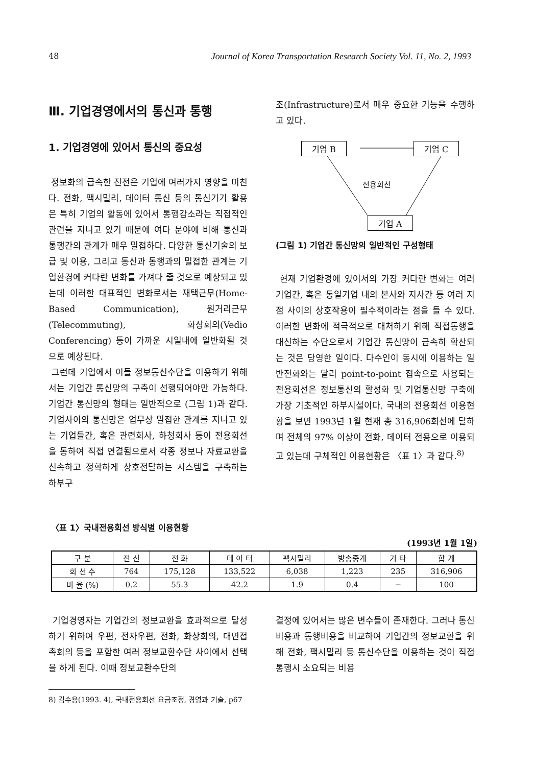48 Journal of Korea Transportation Research Society Vol. 11, No. 2, 1993
Ⅲ. 기업경영에서의 통신과 통행
1. 기업경영에 있어서 통신의 중요성
정보화의 급속한 진전은 기업에 여러가지 영향을 미친다. 전화, 팩시밀리, 데이터 통신 등의 통신기기 활용은 특히 기업의 활동에 있어서 통행감소라는 직접적인 관련을 지니고 있기 때문에 여타 분야에 비해 통신과 통행간의 관계가 매우 밀접하다. 다양한 통신기술의 보급 및 이용, 그리고 통신과 통행과의 밀접한 관계는 기업환경에 커다란 변화를 가져다 줄 것으로 예상되고 있는데 이러한 대표적인 변화로서는 재택근무(Home-Based Communication), 원거리근무(Telecommuting), 화상회의(Vedio Conferencing) 등이 가까운 시일내에 일반화될 것으로 예상된다.
그런데 기업에서 이들 정보통신수단을 이용하기 위해서는 기업간 통신망의 구축이 선행되어야만 가능하다. 기업간 통신망의 형태는 일반적으로 (그림 1)과 같다. 기업사이의 통신망은 업무상 밀접한 관계를 지니고 있는 기업들간, 혹은 관련회사, 하청회사 등이 전용회선을 통하여 직접 연결됨으로서 각종 정보나 자료교환을 신속하고 정확하게 상호전달하는 시스템을 구축하는 하부구
조(Infrastructure)로서 매우 중요한 기능을 수행하고 있다.
기업 B 기업 C
전용회선
기업 A
(그림 1) 기업간 통신망의 일반적인 구성형태
현재 기업환경에 있어서의 가장 커다란 변화는 여러 기업간, 혹은 동일기업 내의 본사와 지사간 등 여러 지점 사이의 상호작용이 필수적이라는 점을 들 수 있다. 이러한 변화에 적극적으로 대처하기 위해 직접통행을 대신하는 수단으로서 기업간 통신망이 급속히 확산되는 것은 당영한 일이다. 다수인이 동시에 이용하는 일반전화와는 달리 point-to-point 접속으로 사용되는 전용회선은 정보통신의 활성화 및 기업통신망 구축에 가장 기초적인 하부시설이다. 국내의 전용회선 이용현황을 보면 1993년 1월 현재 총 316,906회선에 달하며 전체의 97% 이상이 전화, 데이터 전용으로 이용되고 있는데 구체적인 이용현황은 〈표 1〉과 같다.<sup>8)</sup>
〈표 1〉국내전용회선 방식별 이용현황
(1993년 1월 1일)
| 구 분 | 전 신 | 전 화 | 데 이 터 | 팩시밀리 | 방송중계 | 기 타 | 합 계 |
| --- | --- | --- | --- | --- | --- | --- | --- |
| 회 선 수 | 764 | 175,128 | 133,522 | 6,038 | 1,223 | 235 | 316,906 |
| 비 율 (%) | 0.2 | 55.3 | 42.2 | 1.9 | 0.4 | − | 100 |
기업경영자는 기업간의 정보교환을 효과적으로 달성하기 위하여 우편, 전자우편, 전화, 화상회의, 대면접촉회의 등을 포함한 여러 정보교환수단 사이에서 선택을 하게 된다. 이때 정보교환수단의
결정에 있어서는 많은 변수들이 존재한다. 그러나 통신비용과 통행비용을 비교하여 기업간의 정보교환을 위해 전화, 팩시밀리 등 통신수단을 이용하는 것이 직접통행시 소요되는 비용
8) 김수용(1993. 4), 국내전용회선 요금조정, 경영과 기술, p67